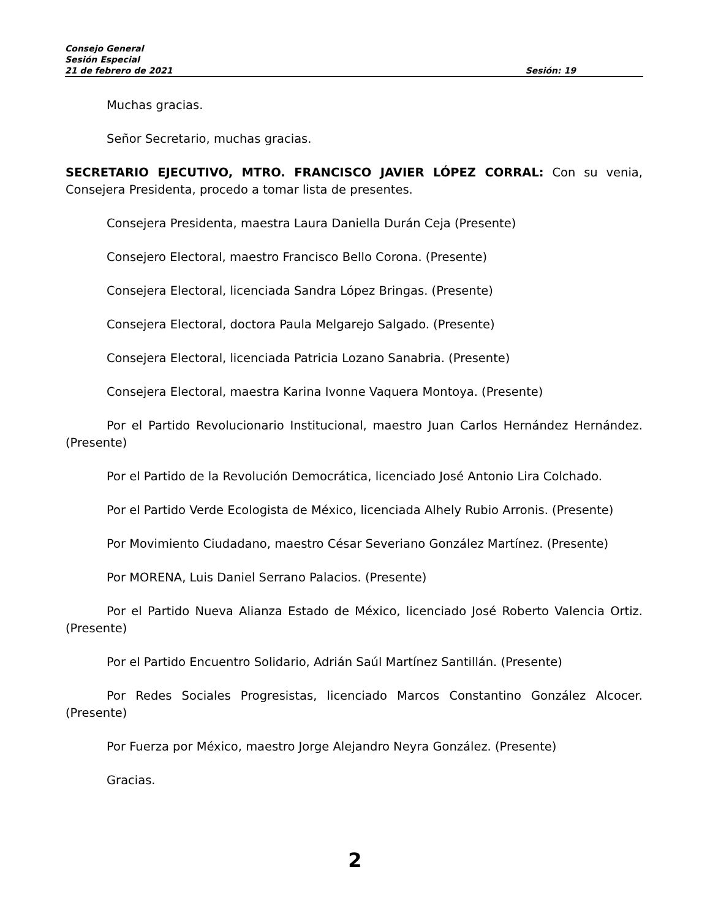Consejo General
Sesión Especial
21 de febrero de 2021 Sesión: 19
Muchas gracias.
Señor Secretario, muchas gracias.
SECRETARIO EJECUTIVO, MTRO. FRANCISCO JAVIER LÓPEZ CORRAL: Con su venia, Consejera Presidenta, procedo a tomar lista de presentes.
Consejera Presidenta, maestra Laura Daniella Durán Ceja (Presente)
Consejero Electoral, maestro Francisco Bello Corona. (Presente)
Consejera Electoral, licenciada Sandra López Bringas. (Presente)
Consejera Electoral, doctora Paula Melgarejo Salgado. (Presente)
Consejera Electoral, licenciada Patricia Lozano Sanabria. (Presente)
Consejera Electoral, maestra Karina Ivonne Vaquera Montoya. (Presente)
Por el Partido Revolucionario Institucional, maestro Juan Carlos Hernández Hernández. (Presente)
Por el Partido de la Revolución Democrática, licenciado José Antonio Lira Colchado.
Por el Partido Verde Ecologista de México, licenciada Alhely Rubio Arronis. (Presente)
Por Movimiento Ciudadano, maestro César Severiano González Martínez. (Presente)
Por MORENA, Luis Daniel Serrano Palacios. (Presente)
Por el Partido Nueva Alianza Estado de México, licenciado José Roberto Valencia Ortiz. (Presente)
Por el Partido Encuentro Solidario, Adrián Saúl Martínez Santillán. (Presente)
Por Redes Sociales Progresistas, licenciado Marcos Constantino González Alcocer. (Presente)
Por Fuerza por México, maestro Jorge Alejandro Neyra González. (Presente)
Gracias.
2